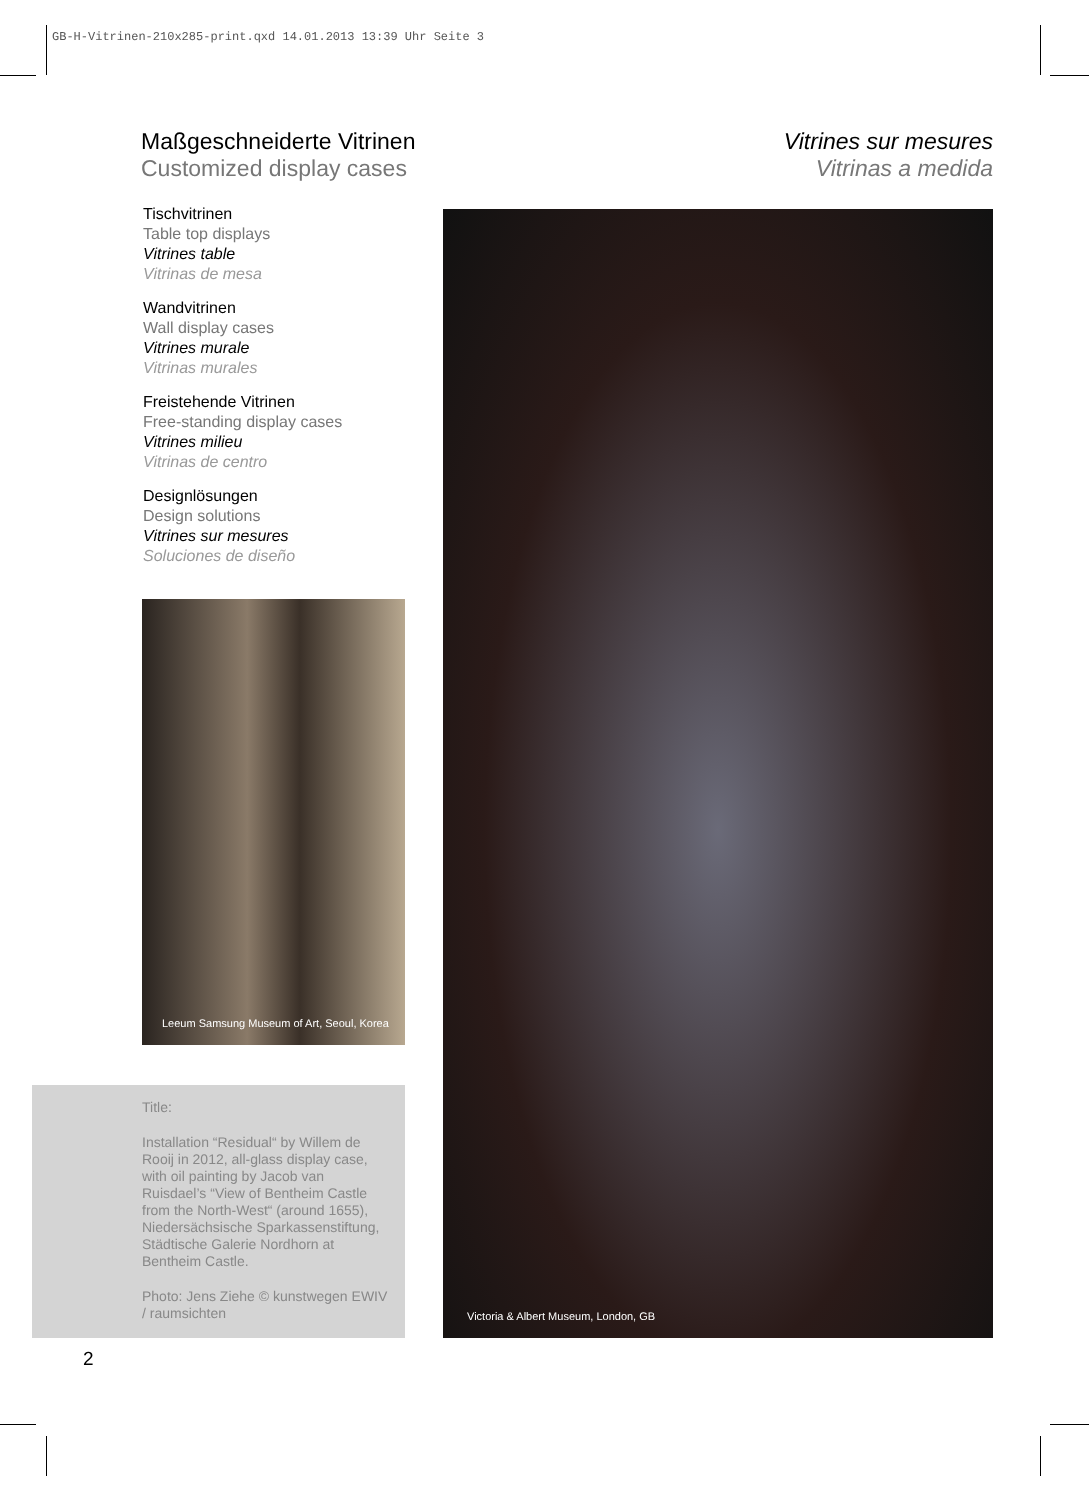GB-H-Vitrinen-210x285-print.qxd 14.01.2013 13:39 Uhr Seite 3
Maßgeschneiderte Vitrinen
Customized display cases
Vitrines sur mesures
Vitrinas a medida
Tischvitrinen
Table top displays
Vitrines table
Vitrinas de mesa
Wandvitrinen
Wall display cases
Vitrines murale
Vitrinas murales
Freistehende Vitrinen
Free-standing display cases
Vitrines milieu
Vitrinas de centro
Designlösungen
Design solutions
Vitrines sur mesures
Soluciones de diseño
Leeum Samsung Museum of Art, Seoul, Korea
Title:
Installation “Residual“ by Willem de Rooij in 2012, all-glass display case, with oil painting by Jacob van Ruisdael’s “View of Bentheim Castle from the North-West“ (around 1655), Niedersächsische Sparkassenstiftung, Städtische Galerie Nordhorn at Bentheim Castle.
Photo: Jens Ziehe © kunstwegen EWIV / raumsichten
Victoria & Albert Museum, London, GB
2